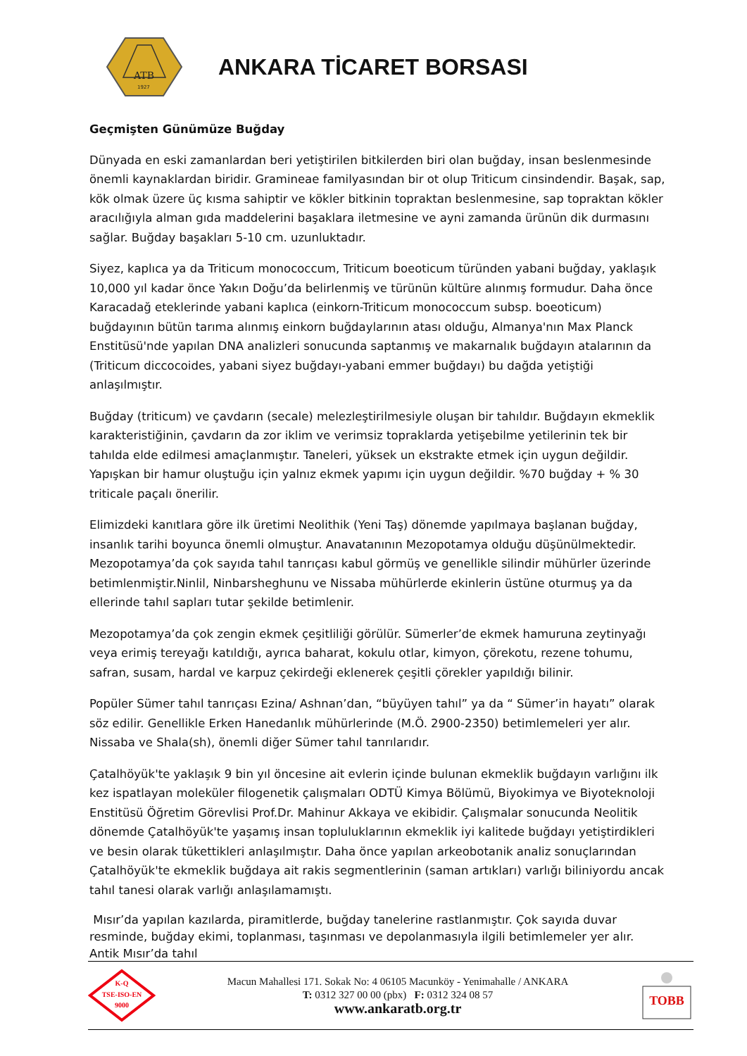ATB
1927
ANKARA TİCARET BORSASI
Geçmişten Günümüze Buğday
Dünyada en eski zamanlardan beri yetiştirilen bitkilerden biri olan buğday, insan beslenmesinde önemli kaynaklardan biridir. Gramineae familyasından bir ot olup Triticum cinsindendir. Başak, sap, kök olmak üzere üç kısma sahiptir ve kökler bitkinin topraktan beslenmesine, sap topraktan kökler aracılığıyla alman gıda maddelerini başaklara iletmesine ve ayni zamanda ürünün dik durmasını sağlar. Buğday başakları 5-10 cm. uzunluktadır.
Siyez, kaplıca ya da Triticum monococcum, Triticum boeoticum türünden yabani buğday, yaklaşık 10,000 yıl kadar önce Yakın Doğu’da belirlenmiş ve türünün kültüre alınmış formudur. Daha önce Karacadağ eteklerinde yabani kaplıca (einkorn-Triticum monococcum subsp. boeoticum) buğdayının bütün tarıma alınmış einkorn buğdaylarının atası olduğu, Almanya'nın Max Planck Enstitüsü'nde yapılan DNA analizleri sonucunda saptanmış ve makarnalık buğdayın atalarının da (Triticum diccocoides, yabani siyez buğdayı-yabani emmer buğdayı) bu dağda yetiştiği anlaşılmıştır.
Buğday (triticum) ve çavdarın (secale) melezleştirilmesiyle oluşan bir tahıldır. Buğdayın ekmeklik karakteristiğinin, çavdarın da zor iklim ve verimsiz topraklarda yetişebilme yetilerinin tek bir tahılda elde edilmesi amaçlanmıştır. Taneleri, yüksek un ekstrakte etmek için uygun değildir. Yapışkan bir hamur oluştuğu için yalnız ekmek yapımı için uygun değildir. %70 buğday + % 30 triticale paçalı önerilir.
Elimizdeki kanıtlara göre ilk üretimi Neolithik (Yeni Taş) dönemde yapılmaya başlanan buğday, insanlık tarihi boyunca önemli olmuştur. Anavatanının Mezopotamya olduğu düşünülmektedir. Mezopotamya’da çok sayıda tahıl tanrıçası kabul görmüş ve genellikle silindir mühürler üzerinde betimlenmiştir.Ninlil, Ninbarsheghunu ve Nissaba mühürlerde ekinlerin üstüne oturmuş ya da ellerinde tahıl sapları tutar şekilde betimlenir.
Mezopotamya’da çok zengin ekmek çeşitliliği görülür. Sümerler’de ekmek hamuruna zeytinyağı veya erimiş tereyağı katıldığı, ayrıca baharat, kokulu otlar, kimyon, çörekotu, rezene tohumu, safran, susam, hardal ve karpuz çekirdeği eklenerek çeşitli çörekler yapıldığı bilinir.
Popüler Sümer tahıl tanrıçası Ezina/ Ashnan’dan, “büyüyen tahıl” ya da “ Sümer’in hayatı” olarak söz edilir. Genellikle Erken Hanedanlık mühürlerinde (M.Ö. 2900-2350) betimlemeleri yer alır. Nissaba ve Shala(sh), önemli diğer Sümer tahıl tanrılarıdır.
Çatalhöyük'te yaklaşık 9 bin yıl öncesine ait evlerin içinde bulunan ekmeklik buğdayın varlığını ilk kez ispatlayan moleküler filogenetik çalışmaları ODTÜ Kimya Bölümü, Biyokimya ve Biyoteknoloji Enstitüsü Öğretim Görevlisi Prof.Dr. Mahinur Akkaya ve ekibidir. Çalışmalar sonucunda Neolitik dönemde Çatalhöyük'te yaşamış insan topluluklarının ekmeklik iyi kalitede buğdayı yetiştirdikleri ve besin olarak tükettikleri anlaşılmıştır. Daha önce yapılan arkeobotanik analiz sonuçlarından Çatalhöyük'te ekmeklik buğdaya ait rakis segmentlerinin (saman artıkları) varlığı biliniyordu ancak tahıl tanesi olarak varlığı anlaşılamamıştı.
Mısır’da yapılan kazılarda, piramitlerde, buğday tanelerine rastlanmıştır. Çok sayıda duvar resminde, buğday ekimi, toplanması, taşınması ve depolanmasıyla ilgili betimlemeler yer alır. Antik Mısır’da tahıl
K-Q
TSE-ISO-EN
9000
Macun Mahallesi 171. Sokak No: 4 06105 Macunköy - Yenimahalle / ANKARA
T: 0312 327 00 00 (pbx) F: 0312 324 08 57
www.ankaratb.org.tr
TOBB